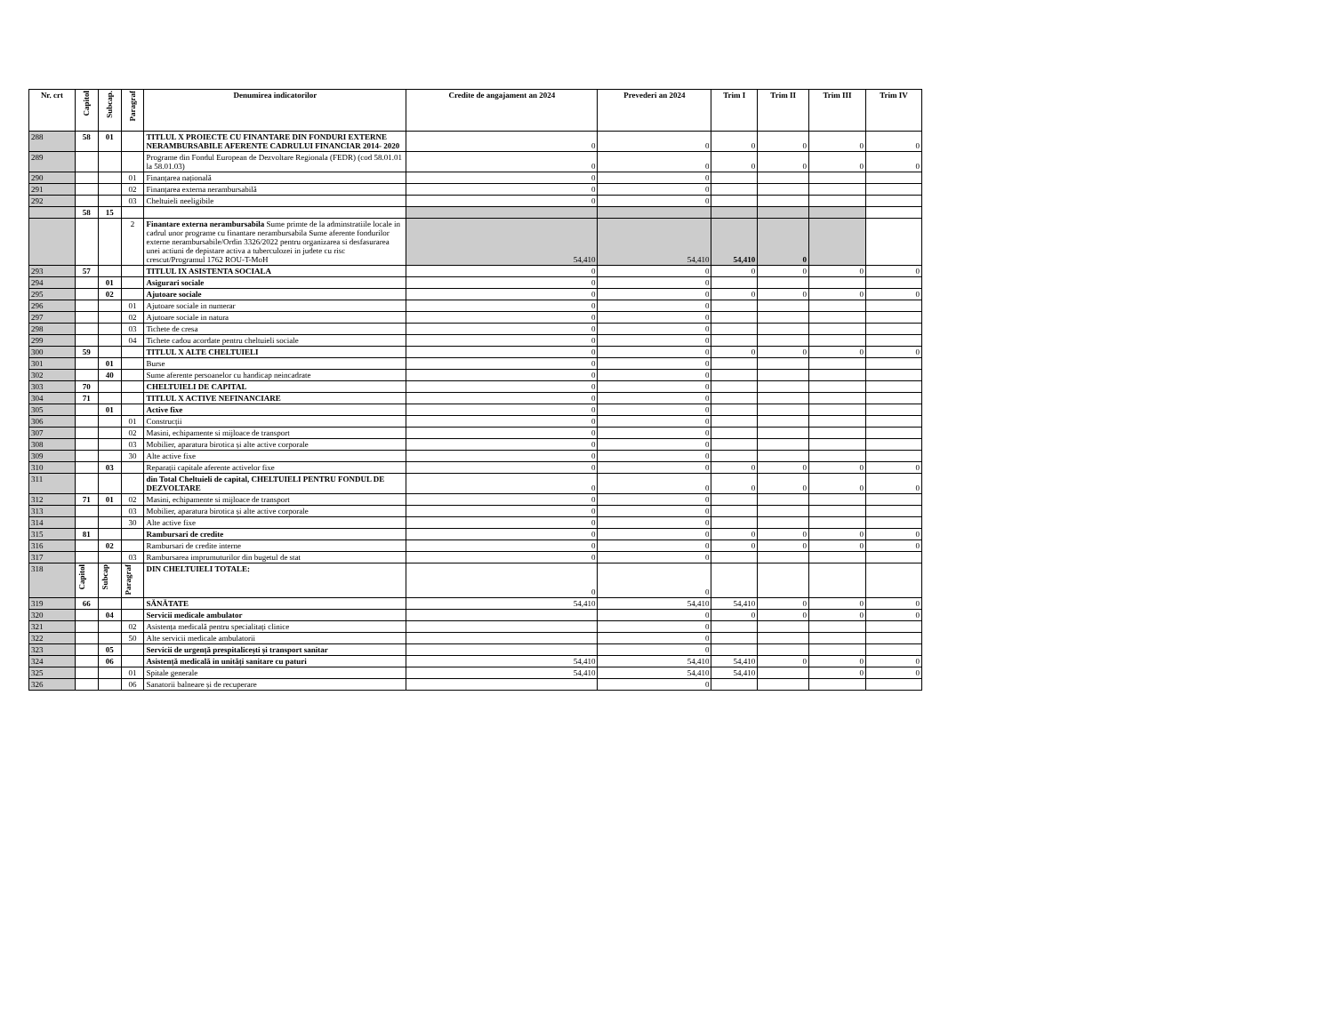| Nr. crt | Capitol | Subcap. | Paragraf | Denumirea indicatorilor | Credite de angajament an 2024 | Prevederi an 2024 | Trim I | Trim II | Trim III | Trim IV |
| --- | --- | --- | --- | --- | --- | --- | --- | --- | --- | --- |
| 288 | 58 | 01 | | TITLUL X PROIECTE CU FINANTARE DIN FONDURI EXTERNE NERAMBURSABILE AFERENTE CADRULUI FINANCIAR 2014- 2020 | 0 | 0 | 0 | 0 | 0 | 0 |
| 289 | | | | Programe din Fondul European de Dezvoltare Regionala (FEDR) (cod 58.01.01 la 58.01.03) | 0 | 0 | 0 | 0 | 0 | 0 |
| 290 | | | 01 | Finanțarea națională | 0 | 0 | | | | |
| 291 | | | 02 | Finanțarea externa nerambursabilă | 0 | 0 | | | | |
| 292 | | | 03 | Cheltuieli neeligibile | 0 | 0 | | | | |
| | 58 | 15 | | | | | | | | |
| | | | 2 | Finantare externa nerambursabila Sume primte de la adminstratiile locale in cadrul unor programe cu finantare nerambursabila Sume aferente fondurilor externe nerambursabile/Ordin 3326/2022 pentru organizarea si desfasurarea unei actiuni de depistare activa a tuberculozei in judete cu risc crescut/Programul 1762 ROU-T-MoH | 54,410 | 54,410 | 54,410 | 0 | | |
| 293 | 57 | | | TITLUL IX ASISTENTA SOCIALA | 0 | 0 | 0 | 0 | 0 | 0 |
| 294 | | 01 | | Asigurari sociale | 0 | 0 | | | | |
| 295 | | 02 | | Ajutoare sociale | 0 | 0 | 0 | 0 | 0 | 0 |
| 296 | | | 01 | Ajutoare sociale in numerar | 0 | 0 | | | | |
| 297 | | | 02 | Ajutoare sociale in natura | 0 | 0 | | | | |
| 298 | | | 03 | Tichete de cresa | 0 | 0 | | | | |
| 299 | | | 04 | Tichete cadou acordate pentru cheltuieli sociale | 0 | 0 | | | | |
| 300 | 59 | | | TITLUL X ALTE CHELTUIELI | 0 | 0 | 0 | 0 | 0 | 0 |
| 301 | | 01 | | Burse | 0 | 0 | | | | |
| 302 | | 40 | | Sume aferente persoanelor cu handicap neincadrate | 0 | 0 | | | | |
| 303 | 70 | | | CHELTUIELI DE CAPITAL | 0 | 0 | | | | |
| 304 | 71 | | | TITLUL X ACTIVE NEFINANCIARE | 0 | 0 | | | | |
| 305 | | 01 | | Active fixe | 0 | 0 | | | | |
| 306 | | | 01 | Construcții | 0 | 0 | | | | |
| 307 | | | 02 | Masini, echipamente si mijloace de transport | 0 | 0 | | | | |
| 308 | | | 03 | Mobilier, aparatura birotica și alte active corporale | 0 | 0 | | | | |
| 309 | | | 30 | Alte active fixe | 0 | 0 | | | | |
| 310 | | 03 | | Reparații capitale aferente activelor fixe | 0 | 0 | 0 | 0 | 0 | 0 |
| 311 | | | | din Total Cheltuieli de capital, CHELTUIELI PENTRU FONDUL DE DEZVOLTARE | 0 | 0 | 0 | 0 | 0 | 0 |
| 312 | 71 | 01 | 02 | Masini, echipamente si mijloace de transport | 0 | 0 | | | | |
| 313 | | | 03 | Mobilier, aparatura birotica și alte active corporale | 0 | 0 | | | | |
| 314 | | | 30 | Alte active fixe | 0 | 0 | | | | |
| 315 | 81 | | | Rambursari de credite | 0 | 0 | 0 | 0 | 0 | 0 |
| 316 | | 02 | | Rambursari de credite interne | 0 | 0 | 0 | 0 | 0 | 0 |
| 317 | | | 03 | Rambursarea imprumuturilor din bugetul de stat | 0 | 0 | | | | |
| 318 | Capitol | Subcap | Paragraf | DIN CHELTUIELI TOTALE: | 0 | 0 | | | | |
| 319 | 66 | | | SĂNĂTATE | 54,410 | 54,410 | 54,410 | 0 | 0 | 0 |
| 320 | | 04 | | Servicii medicale ambulator | | 0 | 0 | 0 | 0 | 0 |
| 321 | | | 02 | Asistența medicală pentru specialitați clinice | | 0 | | | | |
| 322 | | | 50 | Alte servicii medicale ambulatorii | | 0 | | | | |
| 323 | | 05 | | Servicii de urgență prespitalicești și transport sanitar | | 0 | | | | |
| 324 | | 06 | | Asistență medicală in unități sanitare cu paturi | 54,410 | 54,410 | 54,410 | 0 | 0 | 0 |
| 325 | | | 01 | Spitale generale | 54,410 | 54,410 | 54,410 | | 0 | 0 |
| 326 | | | 06 | Sanatorii balneare și de recuperare | | 0 | | | | |